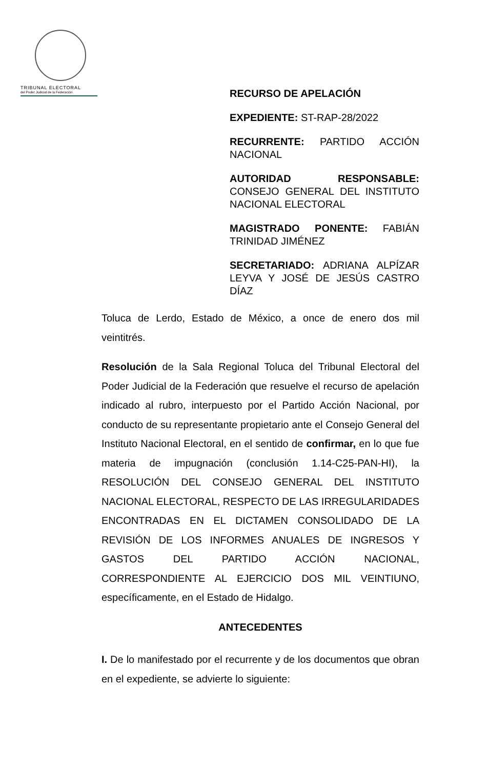TRIBUNAL ELECTORAL
del Poder Judicial de la Federación
RECURSO DE APELACIÓN
EXPEDIENTE: ST-RAP-28/2022
RECURRENTE: PARTIDO ACCIÓN NACIONAL
AUTORIDAD RESPONSABLE: CONSEJO GENERAL DEL INSTITUTO NACIONAL ELECTORAL
MAGISTRADO PONENTE: FABIÁN TRINIDAD JIMÉNEZ
SECRETARIADO: ADRIANA ALPÍZAR LEYVA Y JOSÉ DE JESÚS CASTRO DÍAZ
Toluca de Lerdo, Estado de México, a once de enero dos mil veintitrés.
Resolución de la Sala Regional Toluca del Tribunal Electoral del Poder Judicial de la Federación que resuelve el recurso de apelación indicado al rubro, interpuesto por el Partido Acción Nacional, por conducto de su representante propietario ante el Consejo General del Instituto Nacional Electoral, en el sentido de confirmar, en lo que fue materia de impugnación (conclusión 1.14-C25-PAN-HI), la RESOLUCIÓN DEL CONSEJO GENERAL DEL INSTITUTO NACIONAL ELECTORAL, RESPECTO DE LAS IRREGULARIDADES ENCONTRADAS EN EL DICTAMEN CONSOLIDADO DE LA REVISIÓN DE LOS INFORMES ANUALES DE INGRESOS Y GASTOS DEL PARTIDO ACCIÓN NACIONAL, CORRESPONDIENTE AL EJERCICIO DOS MIL VEINTIUNO, específicamente, en el Estado de Hidalgo.
ANTECEDENTES
I. De lo manifestado por el recurrente y de los documentos que obran en el expediente, se advierte lo siguiente: